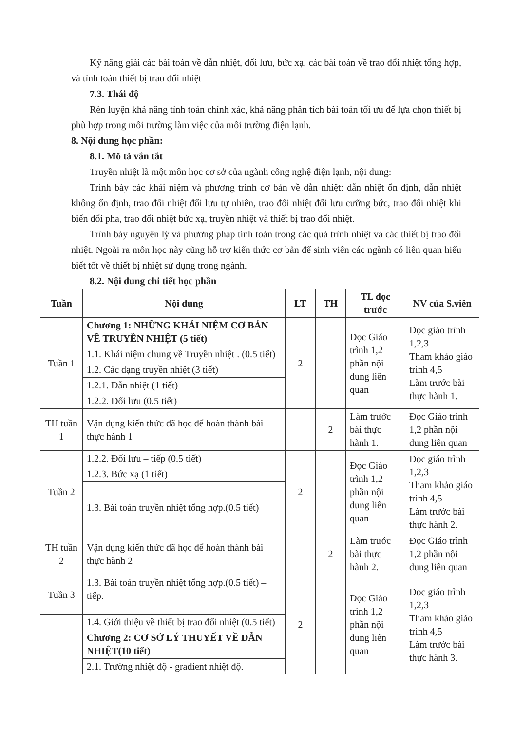Kỹ năng giải các bài toán về dẫn nhiệt, đối lưu, bức xạ, các bài toán về trao đổi nhiệt tổng hợp, và tính toán thiết bị trao đổi nhiệt
7.3. Thái độ
Rèn luyện khả năng tính toán chính xác, khả năng phân tích bài toán tối ưu để lựa chọn thiết bị phù hợp trong môi trường làm việc của môi trường điện lạnh.
8. Nội dung học phần:
8.1. Mô tả vắn tắt
Truyền nhiệt là một môn học cơ sở của ngành công nghệ điện lạnh, nội dung:
Trình bày các khái niệm và phương trình cơ bản về dẫn nhiệt: dẫn nhiệt ổn định, dẫn nhiệt không ổn định, trao đổi nhiệt đối lưu tự nhiên, trao đổi nhiệt đối lưu cưỡng bức, trao đổi nhiệt khi biến đổi pha, trao đổi nhiệt bức xạ, truyền nhiệt và thiết bị trao đổi nhiệt.
Trình bày nguyên lý và phương pháp tính toán trong các quá trình nhiệt và các thiết bị trao đổi nhiệt. Ngoài ra môn học này cũng hỗ trợ kiến thức cơ bản để sinh viên các ngành có liên quan hiểu biết tốt về thiết bị nhiệt sử dụng trong ngành.
8.2. Nội dung chi tiết học phần
| Tuần | Nội dung | LT | TH | TL đọc trước | NV của S.viên |
| --- | --- | --- | --- | --- | --- |
| Tuần 1 | Chương 1: NHỮNG KHÁI NIỆM CƠ BẢN VỀ TRUYỀN NHIỆT (5 tiết) | 2 | | Đọc Giáo trình 1,2 phần nội dung liên quan | Đọc giáo trình 1,2,3 Tham khảo giáo trình 4,5 Làm trước bài thực hành 1. |
| | 1.1. Khái niệm chung về Truyền nhiệt . (0.5 tiết) | | | | |
| | 1.2. Các dạng truyền nhiệt (3 tiết) | | | | |
| | 1.2.1. Dẫn nhiệt (1 tiết) | | | | |
| | 1.2.2. Đối lưu (0.5 tiết) | | | | |
| TH tuần 1 | Vận dụng kiến thức đã học để hoàn thành bài thực hành 1 | | 2 | Làm trước bài thực hành 1. | Đọc Giáo trình 1,2 phần nội dung liên quan |
| Tuần 2 | 1.2.2. Đối lưu – tiếp (0.5 tiết) | 2 | | Đọc Giáo trình 1,2 phần nội dung liên quan | Đọc giáo trình 1,2,3 Tham khảo giáo trình 4,5 Làm trước bài thực hành 2. |
| | 1.2.3. Bức xạ (1 tiết) | | | | |
| | 1.3. Bài toán truyền nhiệt tổng hợp.(0.5 tiết) | | | | |
| TH tuần 2 | Vận dụng kiến thức đã học để hoàn thành bài thực hành 2 | | 2 | Làm trước bài thực hành 2. | Đọc Giáo trình 1,2 phần nội dung liên quan |
| Tuần 3 | 1.3. Bài toán truyền nhiệt tổng hợp.(0.5 tiết) – tiếp. | 2 | | Đọc Giáo trình 1,2 phần nội dung liên quan | Đọc giáo trình 1,2,3 Tham khảo giáo trình 4,5 Làm trước bài thực hành 3. |
| | 1.4. Giới thiệu về thiết bị trao đổi nhiệt (0.5 tiết) | | | | |
| | Chương 2: CƠ SỞ LÝ THUYẾT VỀ DẪN NHIỆT(10 tiết) | | | | |
| | 2.1. Trường nhiệt độ - gradient nhiệt độ. | | | | |